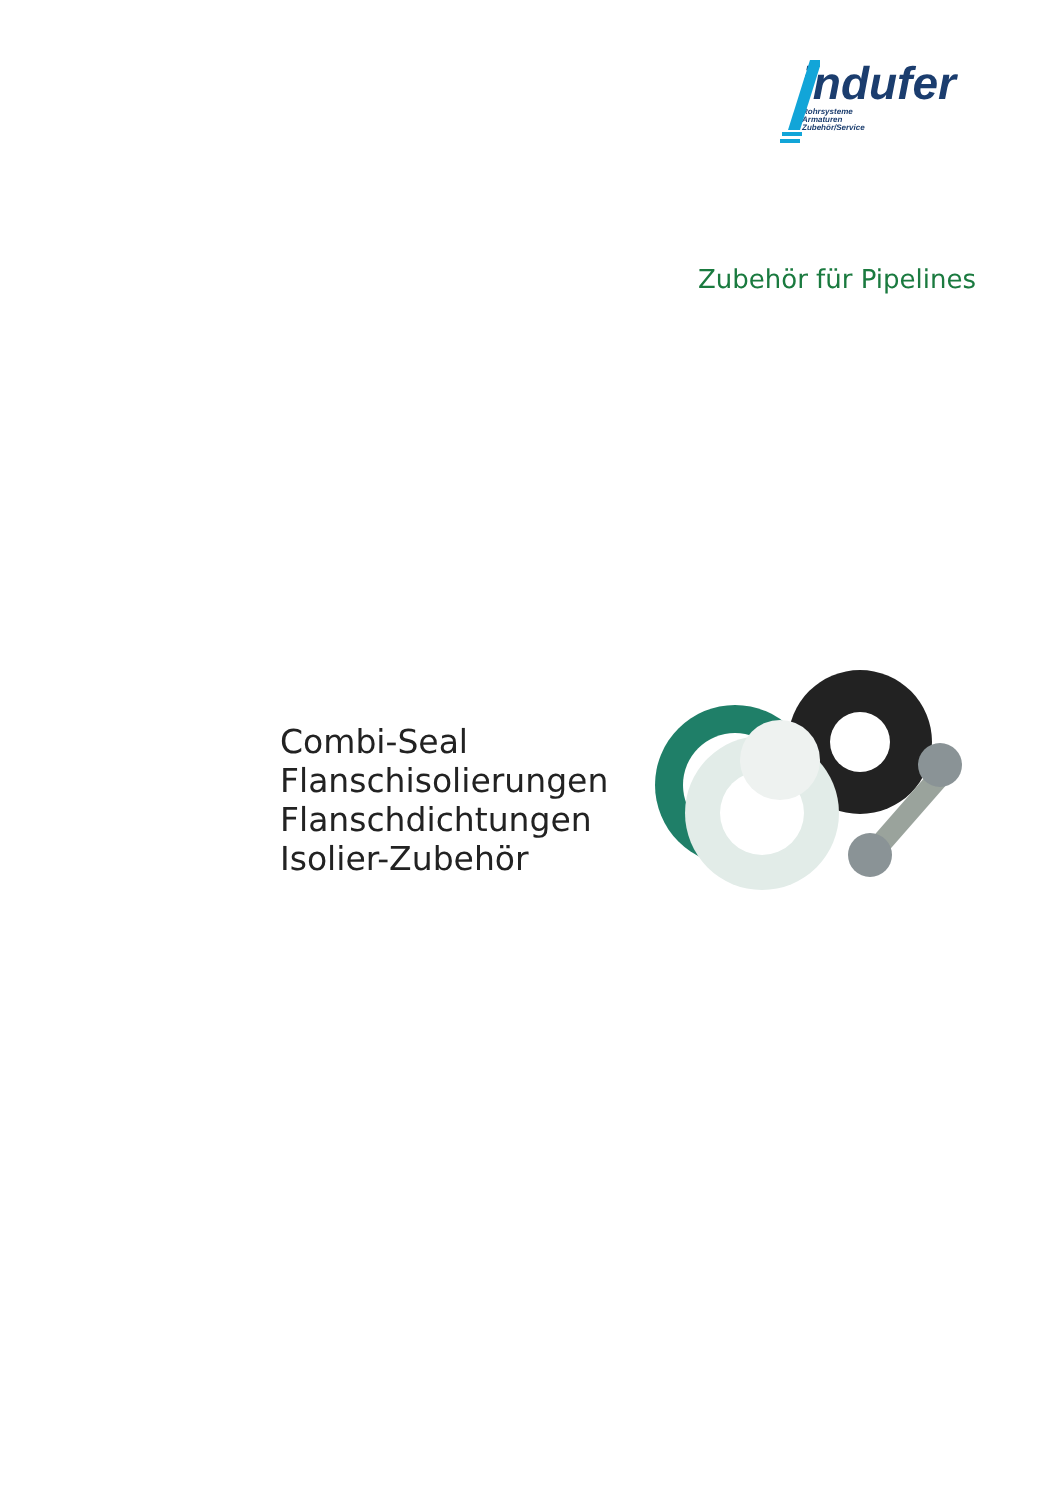indufer
Rohrsysteme
Armaturen
Zubehör/Service
Zubehör für Pipelines
Combi-Seal
Flanschisolierungen
Flanschdichtungen
Isolier-Zubehör